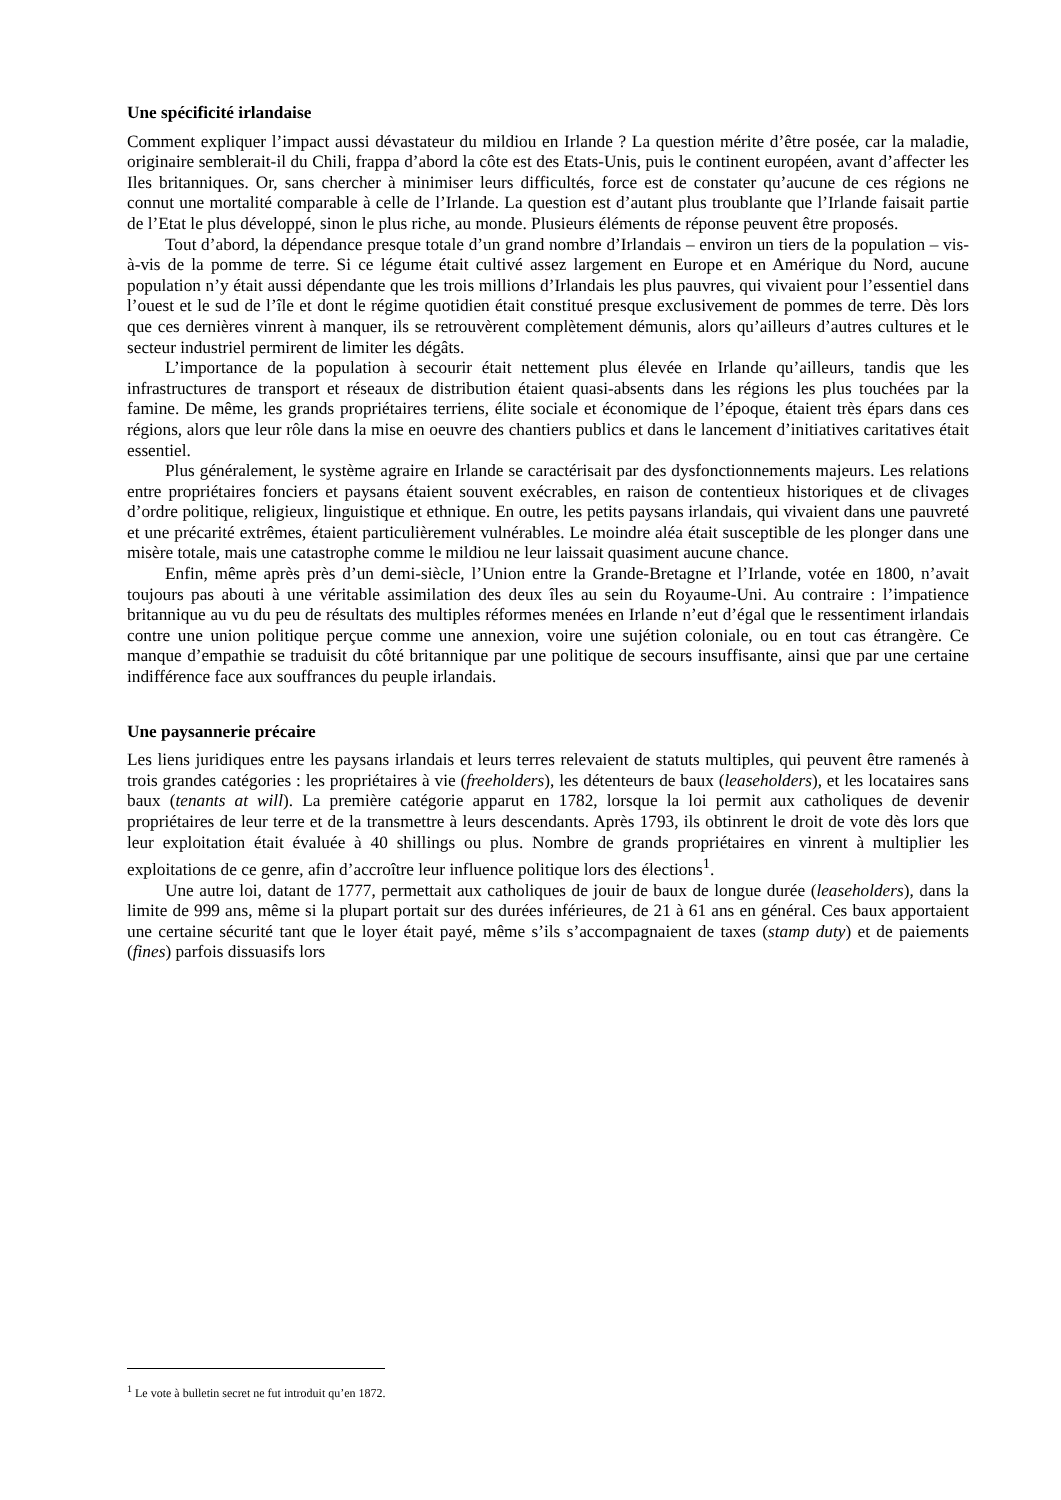Une spécificité irlandaise
Comment expliquer l’impact aussi dévastateur du mildiou en Irlande ? La question mérite d’être posée, car la maladie, originaire semblerait-il du Chili, frappa d’abord la côte est des Etats-Unis, puis le continent européen, avant d’affecter les Iles britanniques. Or, sans chercher à minimiser leurs difficultés, force est de constater qu’aucune de ces régions ne connut une mortalité comparable à celle de l’Irlande. La question est d’autant plus troublante que l’Irlande faisait partie de l’Etat le plus développé, sinon le plus riche, au monde. Plusieurs éléments de réponse peuvent être proposés.
Tout d’abord, la dépendance presque totale d’un grand nombre d’Irlandais – environ un tiers de la population – vis-à-vis de la pomme de terre. Si ce légume était cultivé assez largement en Europe et en Amérique du Nord, aucune population n’y était aussi dépendante que les trois millions d’Irlandais les plus pauvres, qui vivaient pour l’essentiel dans l’ouest et le sud de l’île et dont le régime quotidien était constitué presque exclusivement de pommes de terre. Dès lors que ces dernières vinrent à manquer, ils se retrouvèrent complètement démunis, alors qu’ailleurs d’autres cultures et le secteur industriel permirent de limiter les dégâts.
L’importance de la population à secourir était nettement plus élevée en Irlande qu’ailleurs, tandis que les infrastructures de transport et réseaux de distribution étaient quasi-absents dans les régions les plus touchées par la famine. De même, les grands propriétaires terriens, élite sociale et économique de l’époque, étaient très épars dans ces régions, alors que leur rôle dans la mise en oeuvre des chantiers publics et dans le lancement d’initiatives caritatives était essentiel.
Plus généralement, le système agraire en Irlande se caractérisait par des dysfonctionnements majeurs. Les relations entre propriétaires fonciers et paysans étaient souvent exécrables, en raison de contentieux historiques et de clivages d’ordre politique, religieux, linguistique et ethnique. En outre, les petits paysans irlandais, qui vivaient dans une pauvreté et une précarité extrêmes, étaient particulièrement vulnérables. Le moindre aléa était susceptible de les plonger dans une misère totale, mais une catastrophe comme le mildiou ne leur laissait quasiment aucune chance.
Enfin, même après près d’un demi-siècle, l’Union entre la Grande-Bretagne et l’Irlande, votée en 1800, n’avait toujours pas abouti à une véritable assimilation des deux îles au sein du Royaume-Uni. Au contraire : l’impatience britannique au vu du peu de résultats des multiples réformes menées en Irlande n’eut d’égal que le ressentiment irlandais contre une union politique perçue comme une annexion, voire une sujétion coloniale, ou en tout cas étrangère. Ce manque d’empathie se traduisit du côté britannique par une politique de secours insuffisante, ainsi que par une certaine indifférence face aux souffrances du peuple irlandais.
Une paysannerie précaire
Les liens juridiques entre les paysans irlandais et leurs terres relevaient de statuts multiples, qui peuvent être ramenés à trois grandes catégories : les propriétaires à vie (freeholders), les détenteurs de baux (leaseholders), et les locataires sans baux (tenants at will). La première catégorie apparut en 1782, lorsque la loi permit aux catholiques de devenir propriétaires de leur terre et de la transmettre à leurs descendants. Après 1793, ils obtinrent le droit de vote dès lors que leur exploitation était évaluée à 40 shillings ou plus. Nombre de grands propriétaires en vinrent à multiplier les exploitations de ce genre, afin d’accroître leur influence politique lors des élections<sup>1</sup>.
Une autre loi, datant de 1777, permettait aux catholiques de jouir de baux de longue durée (leaseholders), dans la limite de 999 ans, même si la plupart portait sur des durées inférieures, de 21 à 61 ans en général. Ces baux apportaient une certaine sécurité tant que le loyer était payé, même s’ils s’accompagnaient de taxes (stamp duty) et de paiements (fines) parfois dissuasifs lors
<sup>1</sup> Le vote à bulletin secret ne fut introduit qu’en 1872.